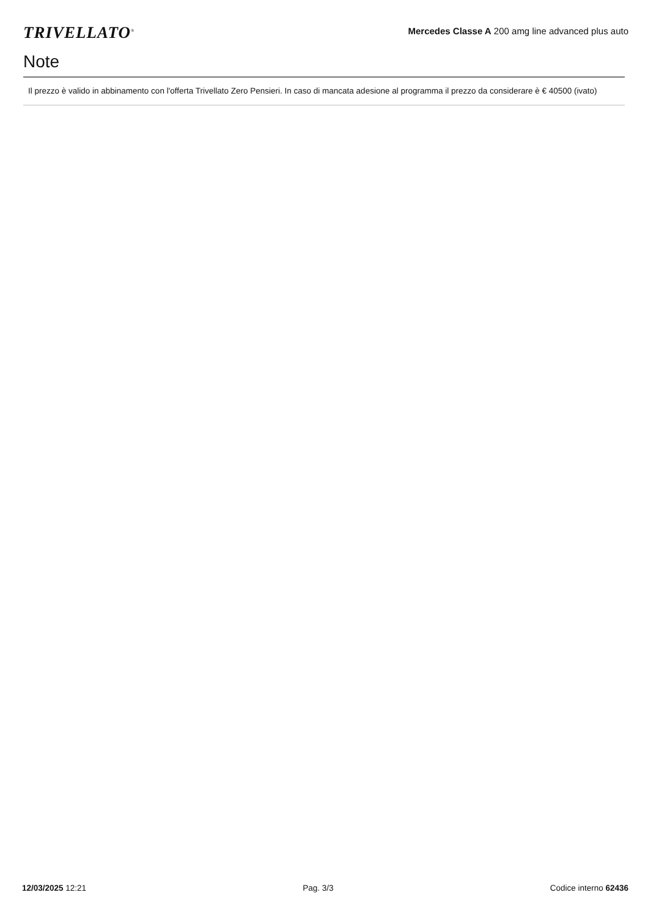TRIVELLATO<sup>®</sup>
Mercedes Classe A 200 amg line advanced plus auto
Note
Il prezzo è valido in abbinamento con l'offerta Trivellato Zero Pensieri. In caso di mancata adesione al programma il prezzo da considerare è € 40500 (ivato)
12/03/2025 12:21 Pag. 3/3 Codice interno 62436